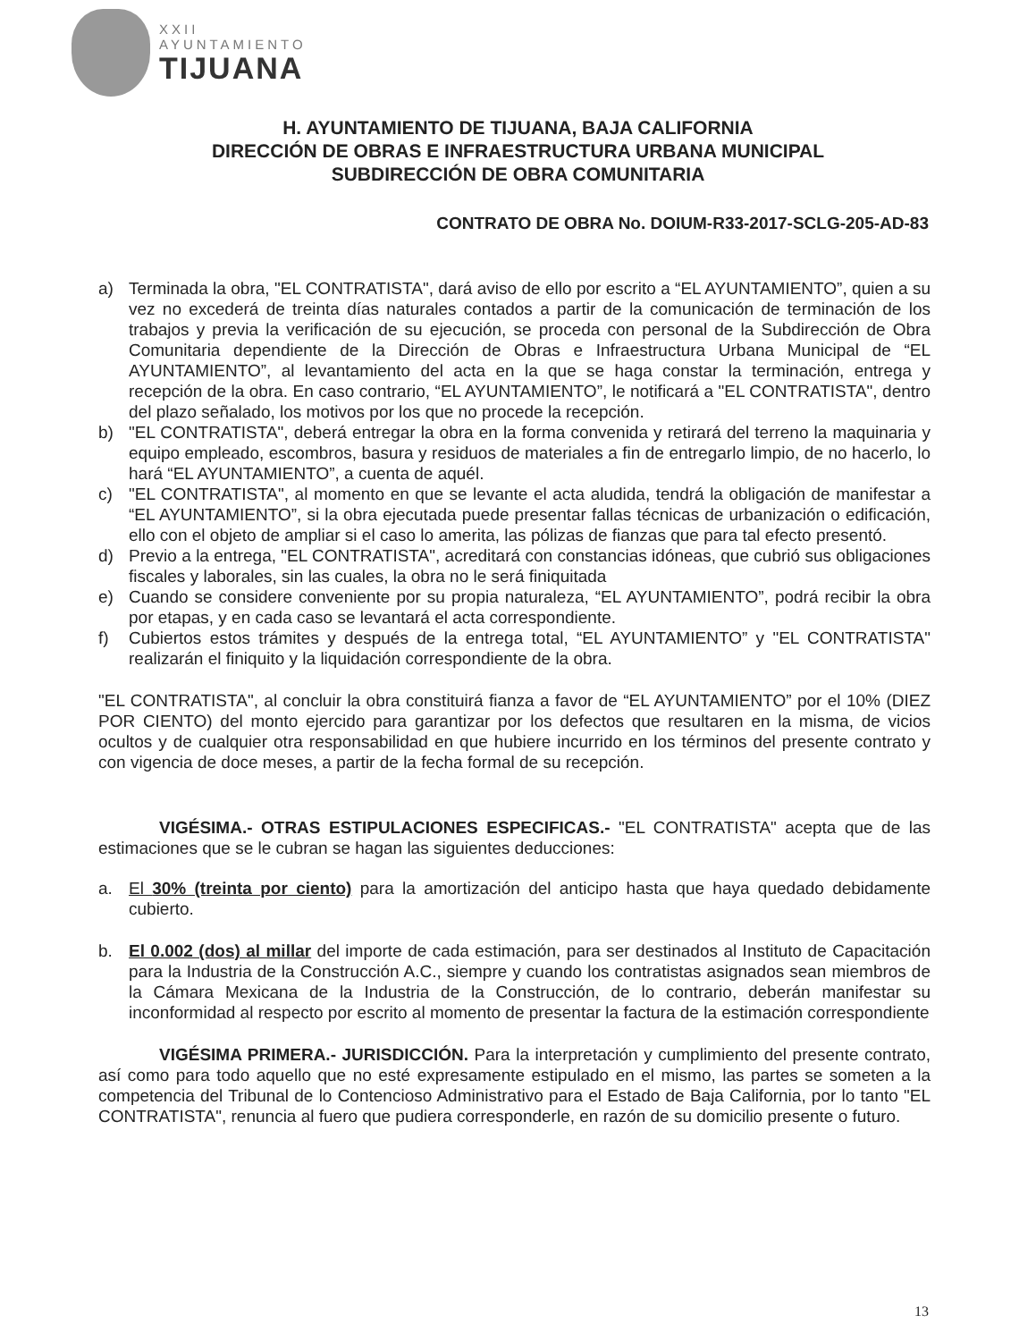XXII
AYUNTAMIENTO
TIJUANA
H. AYUNTAMIENTO DE TIJUANA, BAJA CALIFORNIA
DIRECCIÓN DE OBRAS E INFRAESTRUCTURA URBANA MUNICIPAL
SUBDIRECCIÓN DE OBRA COMUNITARIA
CONTRATO DE OBRA No. DOIUM-R33-2017-SCLG-205-AD-83
a) Terminada la obra, "EL CONTRATISTA", dará aviso de ello por escrito a “EL AYUNTAMIENTO”, quien a su vez no excederá de treinta días naturales contados a partir de la comunicación de terminación de los trabajos y previa la verificación de su ejecución, se proceda con personal de la Subdirección de Obra Comunitaria dependiente de la Dirección de Obras e Infraestructura Urbana Municipal de “EL AYUNTAMIENTO”, al levantamiento del acta en la que se haga constar la terminación, entrega y recepción de la obra. En caso contrario, “EL AYUNTAMIENTO”, le notificará a "EL CONTRATISTA", dentro del plazo señalado, los motivos por los que no procede la recepción.
b) "EL CONTRATISTA", deberá entregar la obra en la forma convenida y retirará del terreno la maquinaria y equipo empleado, escombros, basura y residuos de materiales a fin de entregarlo limpio, de no hacerlo, lo hará “EL AYUNTAMIENTO”, a cuenta de aquél.
c) "EL CONTRATISTA", al momento en que se levante el acta aludida, tendrá la obligación de manifestar a “EL AYUNTAMIENTO”, si la obra ejecutada puede presentar fallas técnicas de urbanización o edificación, ello con el objeto de ampliar si el caso lo amerita, las pólizas de fianzas que para tal efecto presentó.
d) Previo a la entrega, "EL CONTRATISTA", acreditará con constancias idóneas, que cubrió sus obligaciones fiscales y laborales, sin las cuales, la obra no le será finiquitada
e) Cuando se considere conveniente por su propia naturaleza, “EL AYUNTAMIENTO”, podrá recibir la obra por etapas, y en cada caso se levantará el acta correspondiente.
f) Cubiertos estos trámites y después de la entrega total, “EL AYUNTAMIENTO” y "EL CONTRATISTA" realizarán el finiquito y la liquidación correspondiente de la obra.
"EL CONTRATISTA", al concluir la obra constituirá fianza a favor de “EL AYUNTAMIENTO” por el 10% (DIEZ POR CIENTO) del monto ejercido para garantizar por los defectos que resultaren en la misma, de vicios ocultos y de cualquier otra responsabilidad en que hubiere incurrido en los términos del presente contrato y con vigencia de doce meses, a partir de la fecha formal de su recepción.
VIGÉSIMA.- OTRAS ESTIPULACIONES ESPECIFICAS.- "EL CONTRATISTA" acepta que de las estimaciones que se le cubran se hagan las siguientes deducciones:
a. El 30% (treinta por ciento) para la amortización del anticipo hasta que haya quedado debidamente cubierto.
b. El 0.002 (dos) al millar del importe de cada estimación, para ser destinados al Instituto de Capacitación para la Industria de la Construcción A.C., siempre y cuando los contratistas asignados sean miembros de la Cámara Mexicana de la Industria de la Construcción, de lo contrario, deberán manifestar su inconformidad al respecto por escrito al momento de presentar la factura de la estimación correspondiente
VIGÉSIMA PRIMERA.- JURISDICCIÓN. Para la interpretación y cumplimiento del presente contrato, así como para todo aquello que no esté expresamente estipulado en el mismo, las partes se someten a la competencia del Tribunal de lo Contencioso Administrativo para el Estado de Baja California, por lo tanto "EL CONTRATISTA", renuncia al fuero que pudiera corresponderle, en razón de su domicilio presente o futuro.
13